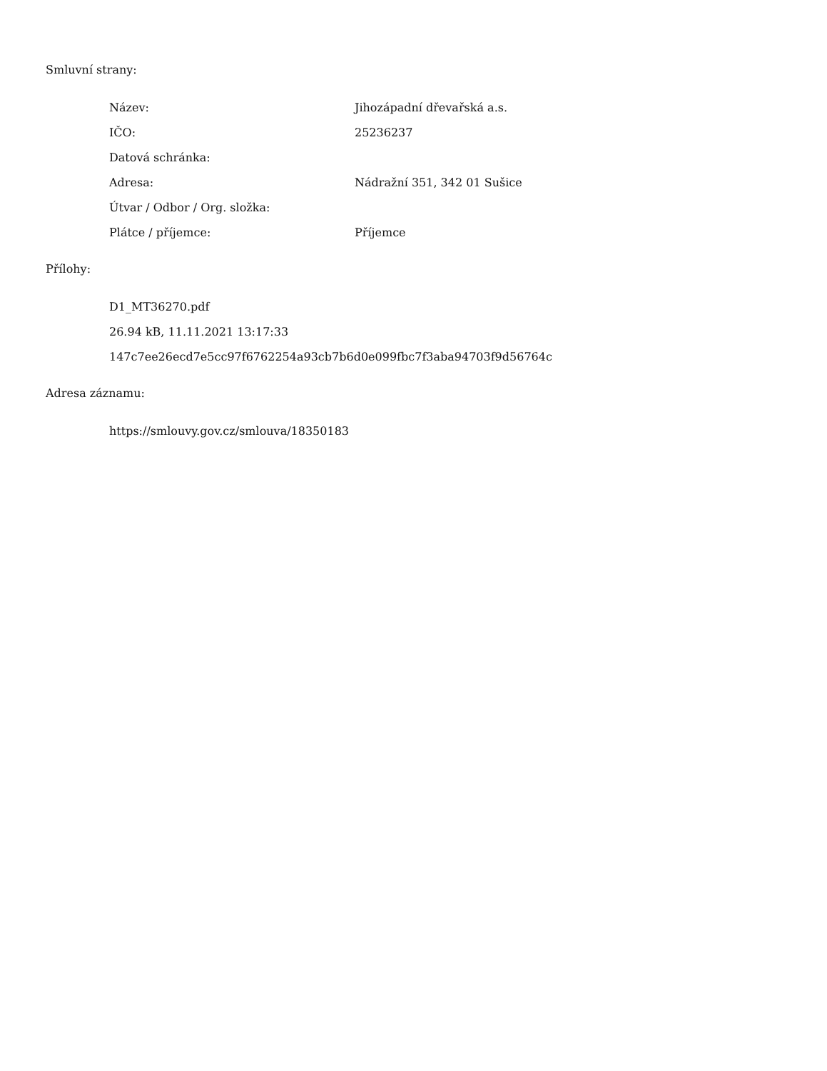Smluvní strany:
| Název: | Jihozápadní dřevařská a.s. |
| IČO: | 25236237 |
| Datová schránka: | |
| Adresa: | Nádražní 351, 342 01 Sušice |
| Útvar / Odbor / Org. složka: | |
| Plátce / příjemce: | Příjemce |
Přílohy:
D1_MT36270.pdf
26.94 kB, 11.11.2021 13:17:33
147c7ee26ecd7e5cc97f6762254a93cb7b6d0e099fbc7f3aba94703f9d56764c
Adresa záznamu:
https://smlouvy.gov.cz/smlouva/18350183